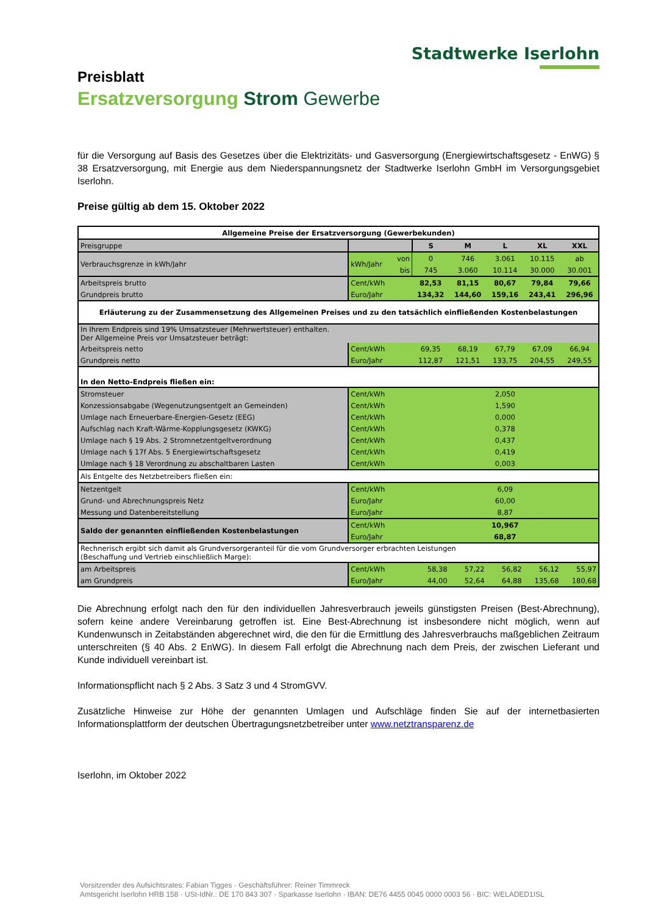Stadtwerke Iserlohn
Preisblatt
Ersatzversorgung Strom Gewerbe
für die Versorgung auf Basis des Gesetzes über die Elektrizitäts- und Gasversorgung (Energiewirtschaftsgesetz - EnWG) § 38 Ersatzversorgung, mit Energie aus dem Niederspannungsnetz der Stadtwerke Iserlohn GmbH im Versorgungsgebiet Iserlohn.
Preise gültig ab dem 15. Oktober 2022
| Allgemeine Preise der Ersatzversorgung (Gewerbekunden) | | | | | | | |
| Preisgruppe | | | S | M | L | XL | XXL |
| Verbrauchsgrenze in kWh/Jahr | kWh/Jahr | von | 0 | 746 | 3.061 | 10.115 | ab |
| | | bis | 745 | 3.060 | 10.114 | 30.000 | 30.001 |
| Arbeitspreis brutto | Cent/kWh | | 82,53 | 81,15 | 80,67 | 79,84 | 79,66 |
| Grundpreis brutto | Euro/Jahr | | 134,32 | 144,60 | 159,16 | 243,41 | 296,96 |
| Erläuterung zu der Zusammensetzung des Allgemeinen Preises und zu den tatsächlich einfließenden Kostenbelastungen | | | | | | | |
| In Ihrem Endpreis sind 19% Umsatzsteuer (Mehrwertsteuer) enthalten. Der Allgemeine Preis vor Umsatzsteuer beträgt: | | | | | | | |
| Arbeitspreis netto | Cent/kWh | | 69,35 | 68,19 | 67,79 | 67,09 | 66,94 |
| Grundpreis netto | Euro/Jahr | | 112,87 | 121,51 | 133,75 | 204,55 | 249,55 |
| In den Netto-Endpreis fließen ein: | | | | | | | |
| Stromsteuer | Cent/kWh | | 2,050 | | | | |
| Konzessionsabgabe (Wegenutzungsentgelt an Gemeinden) | Cent/kWh | | 1,590 | | | | |
| Umlage nach Erneuerbare-Energien-Gesetz (EEG) | Cent/kWh | | 0,000 | | | | |
| Aufschlag nach Kraft-Wärme-Kopplungsgesetz (KWKG) | Cent/kWh | | 0,378 | | | | |
| Umlage nach § 19 Abs. 2 Stromnetzentgeltverordnung | Cent/kWh | | 0,437 | | | | |
| Umlage nach § 17f Abs. 5 Energiewirtschaftsgesetz | Cent/kWh | | 0,419 | | | | |
| Umlage nach § 18 Verordnung zu abschaltbaren Lasten | Cent/kWh | | 0,003 | | | | |
| Als Entgelte des Netzbetreibers fließen ein: | | | | | | | |
| Netzentgelt | Cent/kWh | | 6,09 | | | | |
| Grund- und Abrechnungspreis Netz | Euro/Jahr | | 60,00 | | | | |
| Messung und Datenbereitstellung | Euro/Jahr | | 8,87 | | | | |
| Saldo der genannten einfließenden Kostenbelastungen | Cent/kWh | | 10,967 | | | | |
| | Euro/Jahr | | 68,87 | | | | |
| Rechnerisch ergibt sich damit als Grundversorgeranteil für die vom Grundversorger erbrachten Leistungen (Beschaffung und Vertrieb einschließlich Marge): | | | | | | | |
| am Arbeitspreis | Cent/kWh | | 58,38 | 57,22 | 56,82 | 56,12 | 55,97 |
| am Grundpreis | Euro/Jahr | | 44,00 | 52,64 | 64,88 | 135,68 | 180,68 |
Die Abrechnung erfolgt nach den für den individuellen Jahresverbrauch jeweils günstigsten Preisen (Best-Abrechnung), sofern keine andere Vereinbarung getroffen ist. Eine Best-Abrechnung ist insbesondere nicht möglich, wenn auf Kundenwunsch in Zeitabständen abgerechnet wird, die den für die Ermittlung des Jahresverbrauchs maßgeblichen Zeitraum unterschreiten (§ 40 Abs. 2 EnWG). In diesem Fall erfolgt die Abrechnung nach dem Preis, der zwischen Lieferant und Kunde individuell vereinbart ist.
Informationspflicht nach § 2 Abs. 3 Satz 3 und 4 StromGVV.
Zusätzliche Hinweise zur Höhe der genannten Umlagen und Aufschläge finden Sie auf der internetbasierten Informationsplattform der deutschen Übertragungsnetzbetreiber unter www.netztransparenz.de
Iserlohn, im Oktober 2022
Vorsitzender des Aufsichtsrates: Fabian Tigges · Geschäftsführer: Reiner Timmreck
Amtsgericht Iserlohn HRB 158 · USt-IdNr.: DE 170 843 307 · Sparkasse Iserlohn · IBAN: DE76 4455 0045 0000 0003 56 · BIC: WELADED1ISL